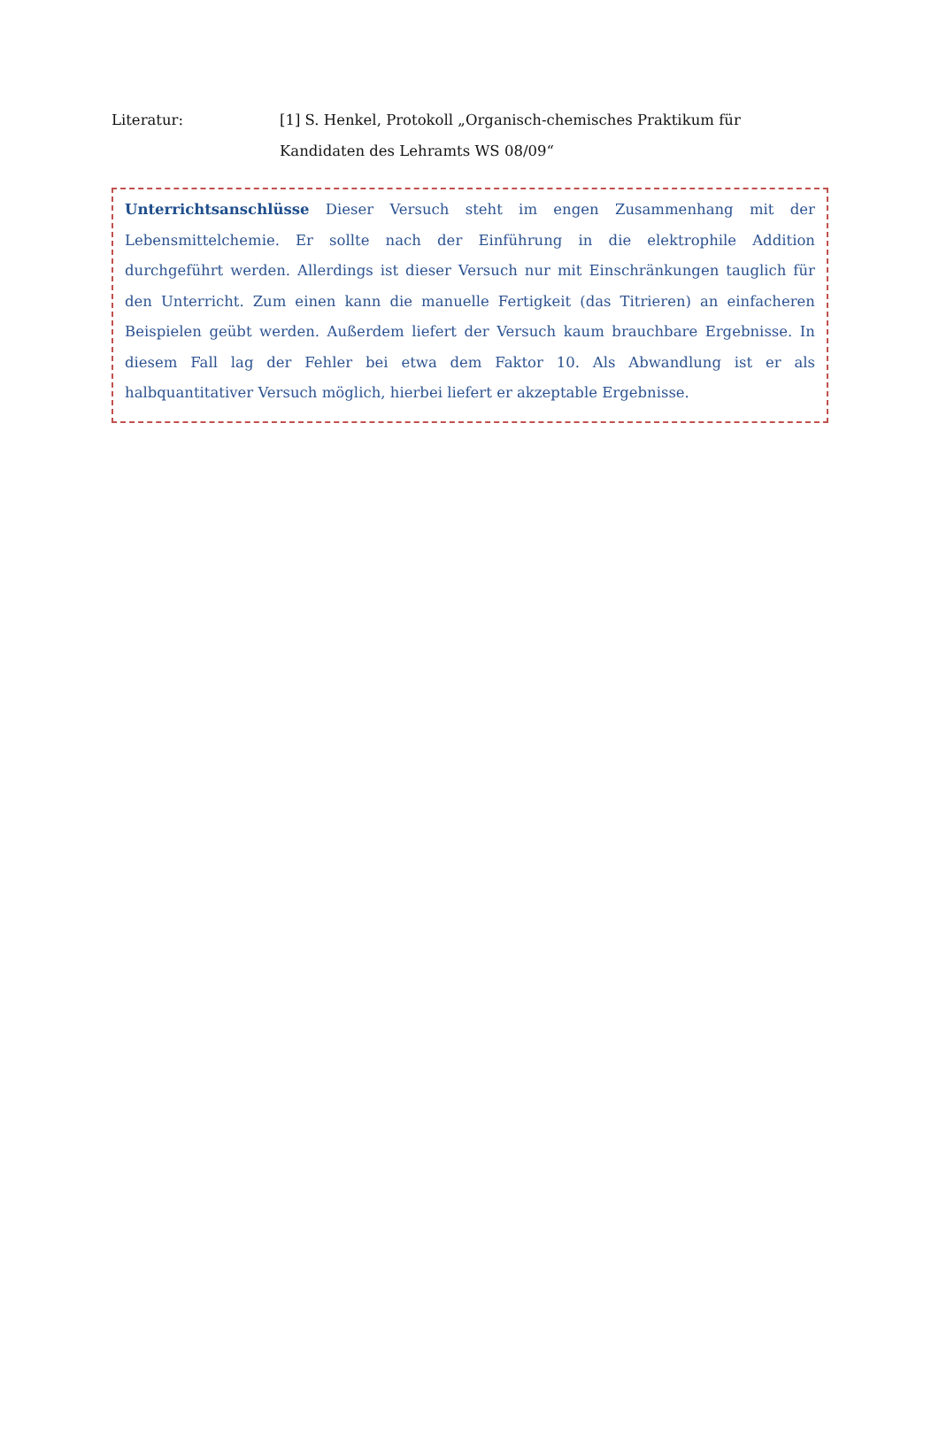Literatur: [1] S. Henkel, Protokoll „Organisch-chemisches Praktikum für Kandidaten des Lehramts WS 08/09“
Unterrichtsanschlüsse Dieser Versuch steht im engen Zusammenhang mit der Lebensmittelchemie. Er sollte nach der Einführung in die elektrophile Addition durchgeführt werden. Allerdings ist dieser Versuch nur mit Einschränkungen tauglich für den Unterricht. Zum einen kann die manuelle Fertigkeit (das Titrieren) an einfacheren Beispielen geübt werden. Außerdem liefert der Versuch kaum brauchbare Ergebnisse. In diesem Fall lag der Fehler bei etwa dem Faktor 10. Als Abwandlung ist er als halbquantitativer Versuch möglich, hierbei liefert er akzeptable Ergebnisse.